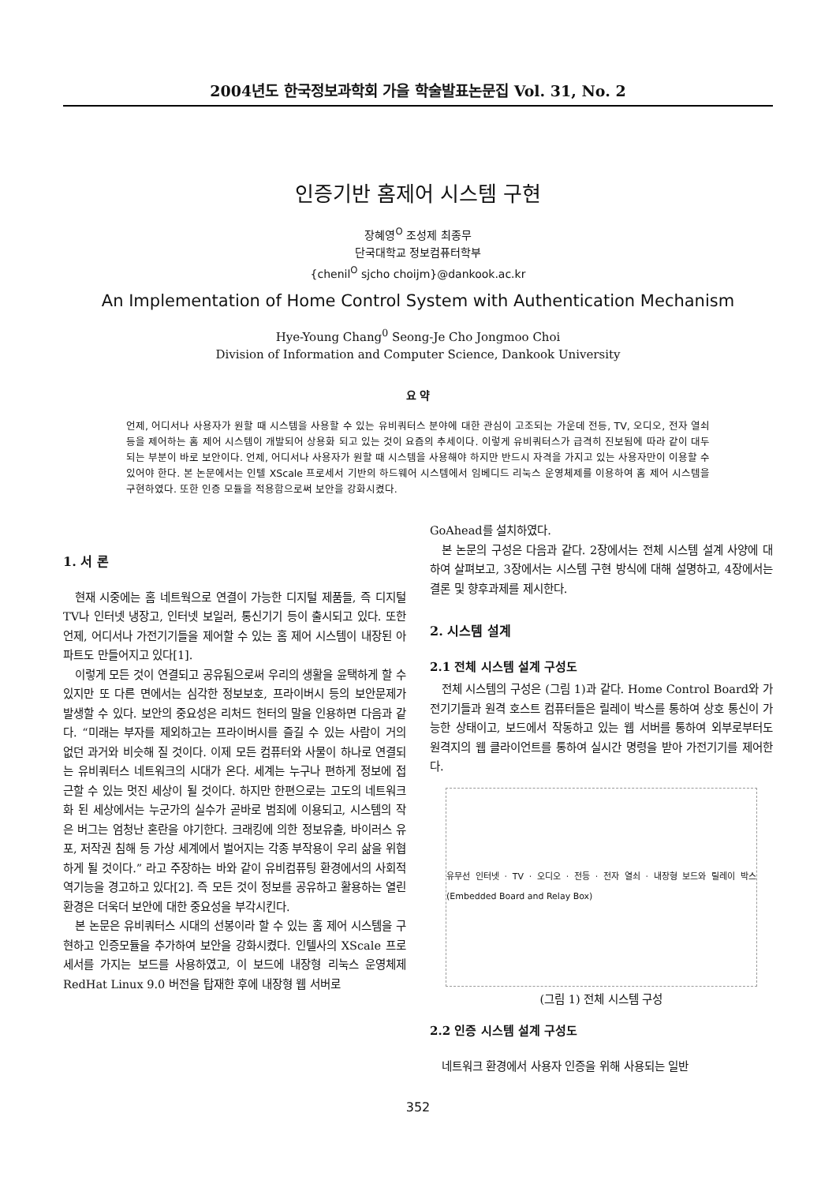2004년도 한국정보과학회 가을 학술발표논문집 Vol. 31, No. 2
인증기반 홈제어 시스템 구현
장혜영<sup>O</sup> 조성제 최종무
단국대학교 정보컴퓨터학부
{chenil<sup>O</sup> sjcho choijm}@dankook.ac.kr
An Implementation of Home Control System with Authentication Mechanism
Hye-Young Chang<sup>0</sup> Seong-Je Cho Jongmoo Choi
Division of Information and Computer Science, Dankook University
요 약
언제, 어디서나 사용자가 원할 때 시스템을 사용할 수 있는 유비쿼터스 분야에 대한 관심이 고조되는 가운데 전등, TV, 오디오, 전자 열쇠 등을 제어하는 홈 제어 시스템이 개발되어 상용화 되고 있는 것이 요즘의 추세이다. 이렇게 유비쿼터스가 급격히 진보됨에 따라 같이 대두되는 부분이 바로 보안이다. 언제, 어디서나 사용자가 원할 때 시스템을 사용해야 하지만 반드시 자격을 가지고 있는 사용자만이 이용할 수 있어야 한다. 본 논문에서는 인텔 XScale 프로세서 기반의 하드웨어 시스템에서 임베디드 리눅스 운영체제를 이용하여 홈 제어 시스템을 구현하였다. 또한 인증 모듈을 적용함으로써 보안을 강화시켰다.
1. 서 론
현재 시중에는 홈 네트웍으로 연결이 가능한 디지털 제품들, 즉 디지털 TV나 인터넷 냉장고, 인터넷 보일러, 통신기기 등이 출시되고 있다. 또한 언제, 어디서나 가전기기들을 제어할 수 있는 홈 제어 시스템이 내장된 아파트도 만들어지고 있다[1].
이렇게 모든 것이 연결되고 공유됨으로써 우리의 생활을 윤택하게 할 수 있지만 또 다른 면에서는 심각한 정보보호, 프라이버시 등의 보안문제가 발생할 수 있다. 보안의 중요성은 리처드 헌터의 말을 인용하면 다음과 같다. “미래는 부자를 제외하고는 프라이버시를 즐길 수 있는 사람이 거의 없던 과거와 비슷해 질 것이다. 이제 모든 컴퓨터와 사물이 하나로 연결되는 유비쿼터스 네트워크의 시대가 온다. 세계는 누구나 편하게 정보에 접근할 수 있는 멋진 세상이 될 것이다. 하지만 한편으로는 고도의 네트워크화 된 세상에서는 누군가의 실수가 곧바로 범죄에 이용되고, 시스템의 작은 버그는 엄청난 혼란을 야기한다. 크래킹에 의한 정보유출, 바이러스 유포, 저작권 침해 등 가상 세계에서 벌어지는 각종 부작용이 우리 삶을 위협하게 될 것이다.” 라고 주장하는 바와 같이 유비컴퓨팅 환경에서의 사회적 역기능을 경고하고 있다[2]. 즉 모든 것이 정보를 공유하고 활용하는 열린 환경은 더욱더 보안에 대한 중요성을 부각시킨다.
본 논문은 유비쿼터스 시대의 선봉이라 할 수 있는 홈 제어 시스템을 구현하고 인증모듈을 추가하여 보안을 강화시켰다. 인텔사의 XScale 프로세서를 가지는 보드를 사용하였고, 이 보드에 내장형 리눅스 운영체제 RedHat Linux 9.0 버전을 탑재한 후에 내장형 웹 서버로
GoAhead를 설치하였다.
본 논문의 구성은 다음과 같다. 2장에서는 전체 시스템 설계 사양에 대하여 살펴보고, 3장에서는 시스템 구현 방식에 대해 설명하고, 4장에서는 결론 및 향후과제를 제시한다.
2. 시스템 설계
2.1 전체 시스템 설계 구성도
전체 시스템의 구성은 (그림 1)과 같다. Home Control Board와 가전기기들과 원격 호스트 컴퓨터들은 릴레이 박스를 통하여 상호 통신이 가능한 상태이고, 보드에서 작동하고 있는 웹 서버를 통하여 외부로부터도 원격지의 웹 클라이언트를 통하여 실시간 명령을 받아 가전기기를 제어한다.
유무선 인터넷 · TV · 오디오 · 전등 · 전자 열쇠 · 내장형 보드와 릴레이 박스 (Embedded Board and Relay Box)
(그림 1) 전체 시스템 구성
2.2 인증 시스템 설계 구성도
네트워크 환경에서 사용자 인증을 위해 사용되는 일반
352